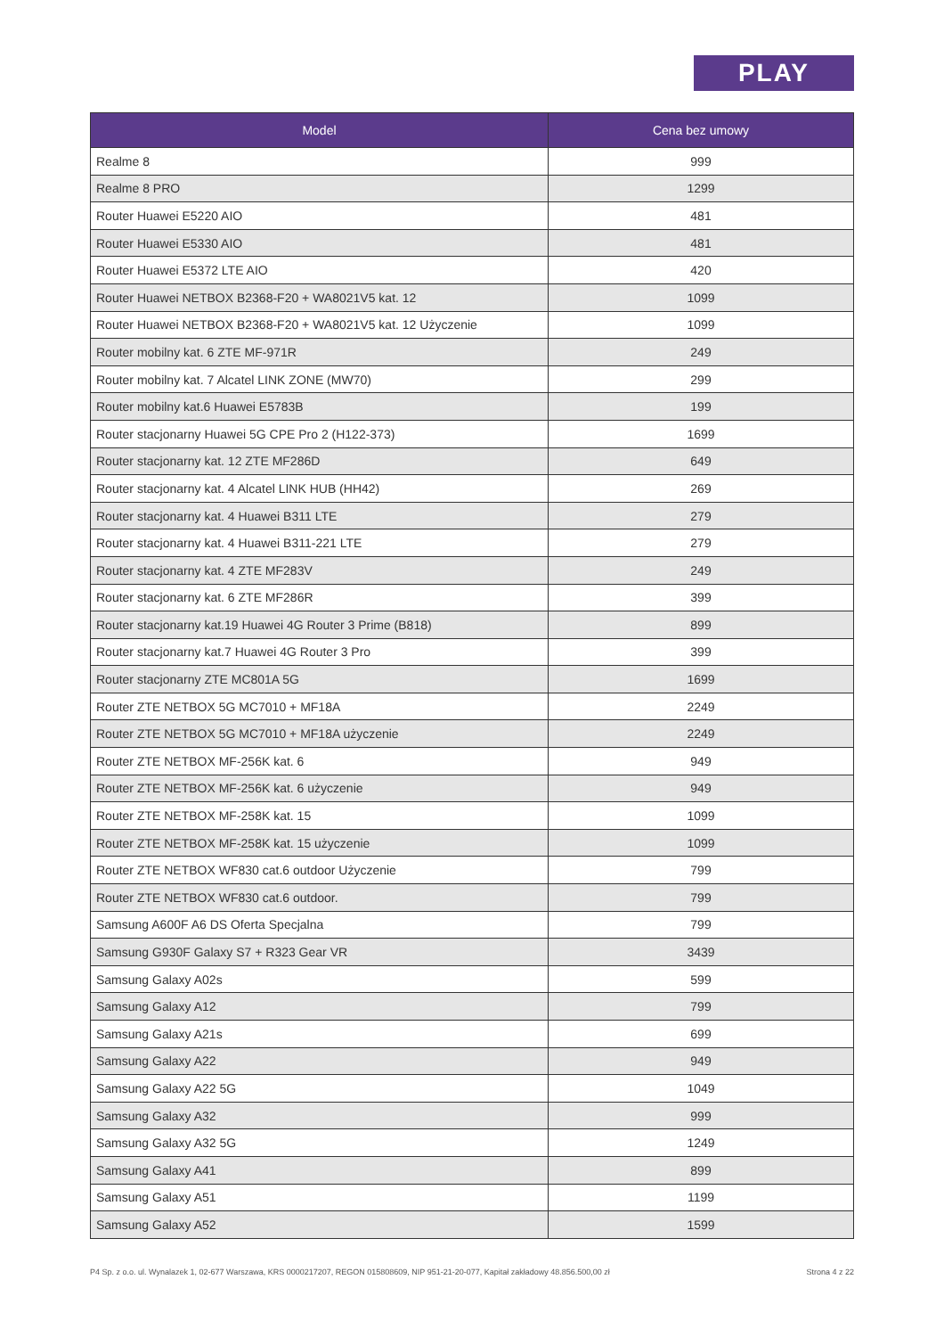PLAY
| Model | Cena bez umowy |
| --- | --- |
| Realme 8 | 999 |
| Realme 8 PRO | 1299 |
| Router Huawei E5220 AIO | 481 |
| Router Huawei E5330 AIO | 481 |
| Router Huawei E5372 LTE AIO | 420 |
| Router Huawei NETBOX B2368-F20 + WA8021V5 kat. 12 | 1099 |
| Router Huawei NETBOX B2368-F20 + WA8021V5 kat. 12 Użyczenie | 1099 |
| Router mobilny kat. 6 ZTE MF-971R | 249 |
| Router mobilny kat. 7 Alcatel LINK ZONE (MW70) | 299 |
| Router mobilny kat.6 Huawei E5783B | 199 |
| Router stacjonarny Huawei 5G CPE Pro 2 (H122-373) | 1699 |
| Router stacjonarny kat. 12 ZTE MF286D | 649 |
| Router stacjonarny kat. 4 Alcatel LINK HUB (HH42) | 269 |
| Router stacjonarny kat. 4 Huawei B311 LTE | 279 |
| Router stacjonarny kat. 4 Huawei B311-221 LTE | 279 |
| Router stacjonarny kat. 4 ZTE MF283V | 249 |
| Router stacjonarny kat. 6 ZTE MF286R | 399 |
| Router stacjonarny kat.19 Huawei 4G Router 3 Prime (B818) | 899 |
| Router stacjonarny kat.7 Huawei 4G Router 3 Pro | 399 |
| Router stacjonarny ZTE MC801A 5G | 1699 |
| Router ZTE NETBOX 5G MC7010 + MF18A | 2249 |
| Router ZTE NETBOX 5G MC7010 + MF18A użyczenie | 2249 |
| Router ZTE NETBOX MF-256K kat. 6 | 949 |
| Router ZTE NETBOX MF-256K kat. 6 użyczenie | 949 |
| Router ZTE NETBOX MF-258K kat. 15 | 1099 |
| Router ZTE NETBOX MF-258K kat. 15 użyczenie | 1099 |
| Router ZTE NETBOX WF830 cat.6 outdoor Użyczenie | 799 |
| Router ZTE NETBOX WF830 cat.6 outdoor. | 799 |
| Samsung A600F A6 DS Oferta Specjalna | 799 |
| Samsung G930F Galaxy S7 + R323 Gear VR | 3439 |
| Samsung Galaxy A02s | 599 |
| Samsung Galaxy A12 | 799 |
| Samsung Galaxy A21s | 699 |
| Samsung Galaxy A22 | 949 |
| Samsung Galaxy A22 5G | 1049 |
| Samsung Galaxy A32 | 999 |
| Samsung Galaxy A32 5G | 1249 |
| Samsung Galaxy A41 | 899 |
| Samsung Galaxy A51 | 1199 |
| Samsung Galaxy A52 | 1599 |
P4 Sp. z o.o. ul. Wynalazek 1, 02-677 Warszawa, KRS 0000217207, REGON 015808609, NIP 951-21-20-077, Kapitał zakładowy 48.856.500,00 zł Strona 4 z 22